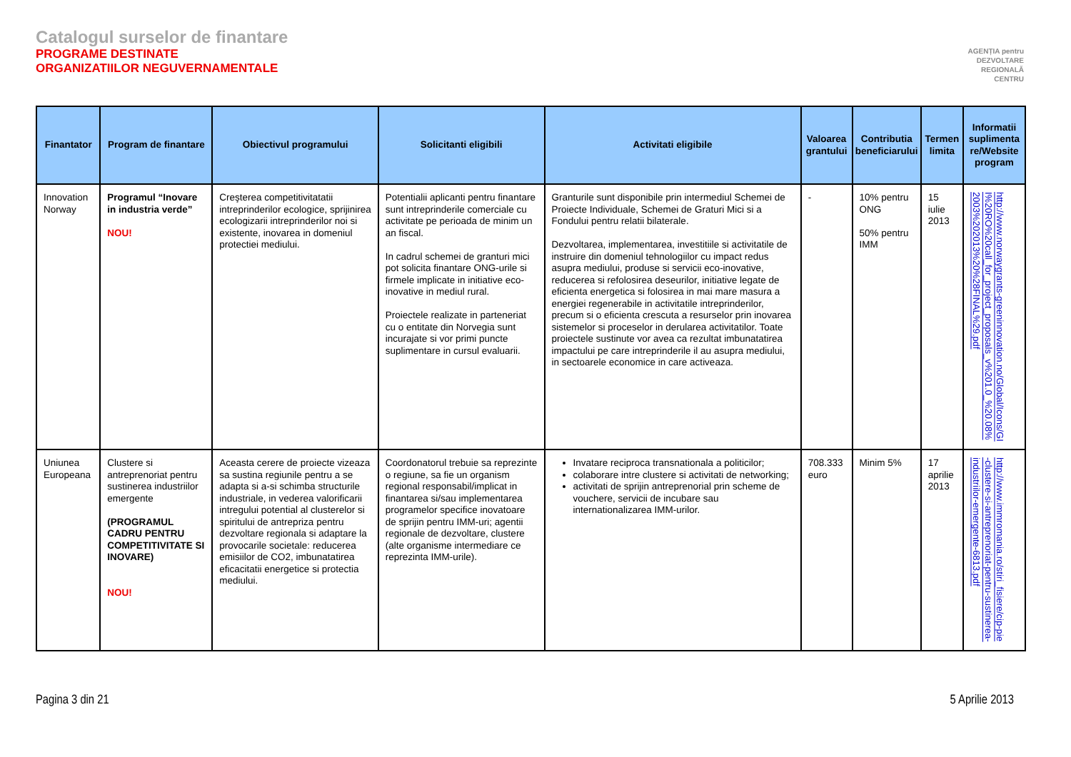Catalogul surselor de finantare
PROGRAME DESTINATE
ORGANIZATIILOR NEGUVERNAMENTALE
AGENȚIA pentru
DEZVOLTARE
REGIONALĂ
CENTRU
| Finantator | Program de finantare | Obiectivul programului | Solicitanti eligibili | Activitati eligibile | Valoarea grantului | Contributia beneficiarului | Termen limita | Informatii suplimenta re/Website program |
| --- | --- | --- | --- | --- | --- | --- | --- | --- |
| Innovation Norway | Programul “Inovare in industria verde” NOU! | Creşterea competitivitatatii intreprinderilor ecologice, sprijinirea ecologizarii intreprinderilor noi si existente, inovarea in domeniul protectiei mediului. | Potentialii aplicanti pentru finantare sunt intreprinderile comerciale cu activitate pe perioada de minim un an fiscal. In cadrul schemei de granturi mici pot solicita finantare ONG-urile si firmele implicate in initiative eco-inovative in mediul rural. Proiectele realizate in parteneriat cu o entitate din Norvegia sunt incurajate si vor primi puncte suplimentare in cursul evaluarii. | Granturile sunt disponibile prin intermediul Schemei de Proiecte Individuale, Schemei de Graturi Mici si a Fondului pentru relatii bilaterale. Dezvoltarea, implementarea, investitiile si activitatile de instruire din domeniul tehnologiilor cu impact redus asupra mediului, produse si servicii eco-inovative, reducerea si refolosirea deseurilor, initiative legate de eficienta energetica si folosirea in mai mare masura a energiei regenerabile in activitatile intreprinderilor, precum si o eficienta crescuta a resurselor prin inovarea sistemelor si proceselor in derularea activitatilor. Toate proiectele sustinute vor avea ca rezultat imbunatatirea impactului pe care intreprinderile il au asupra mediului, in sectoarele economice in care activeaza. | - | 10% pentru ONG 50% pentru IMM | 15 iulie 2013 | http://www.norwaygrants-greeninnovation.no/Global/Icons/GII%20RO%20call_for_project_proposals_v%201.0_%20.08%2003%202013%20%28FINAL%29.pdf |
| Uniunea Europeana | Clustere si antreprenoriat pentru sustinerea industriilor emergente (PROGRAMUL CADRU PENTRU COMPETITIVITATE SI INOVARE) NOU! | Aceasta cerere de proiecte vizeaza sa sustina regiunile pentru a se adapta si a-si schimba structurile industriale, in vederea valorificarii intregului potential al clusterelor si spiritului de antrepriza pentru dezvoltare regionala si adaptare la provocarile societale: reducerea emisiilor de CO2, imbunatatirea eficacitatii energetice si protectia mediului. | Coordonatorul trebuie sa reprezinte o regiune, sa fie un organism regional responsabil/implicat in finantarea si/sau implementarea programelor specifice inovatoare de sprijin pentru IMM-uri; agentii regionale de dezvoltare, clustere (alte organisme intermediare ce reprezinta IMM-urile). | Invatare reciproca transnationala a politicilor; colaborare intre clustere si activitati de networking; activitati de sprijin antreprenorial prin scheme de vouchere, servicii de incubare sau internationalizarea IMM-urilor. | 708.333 euro | Minim 5% | 17 aprilie 2013 | http://www.immromania.ro/stiri_fisiere/cip-pie-clustere-si-antreprenoriat-pentru-sustinerea-industriilor-emergente-6813.pdf |
Pagina 3 din 21 5 Aprilie 2013